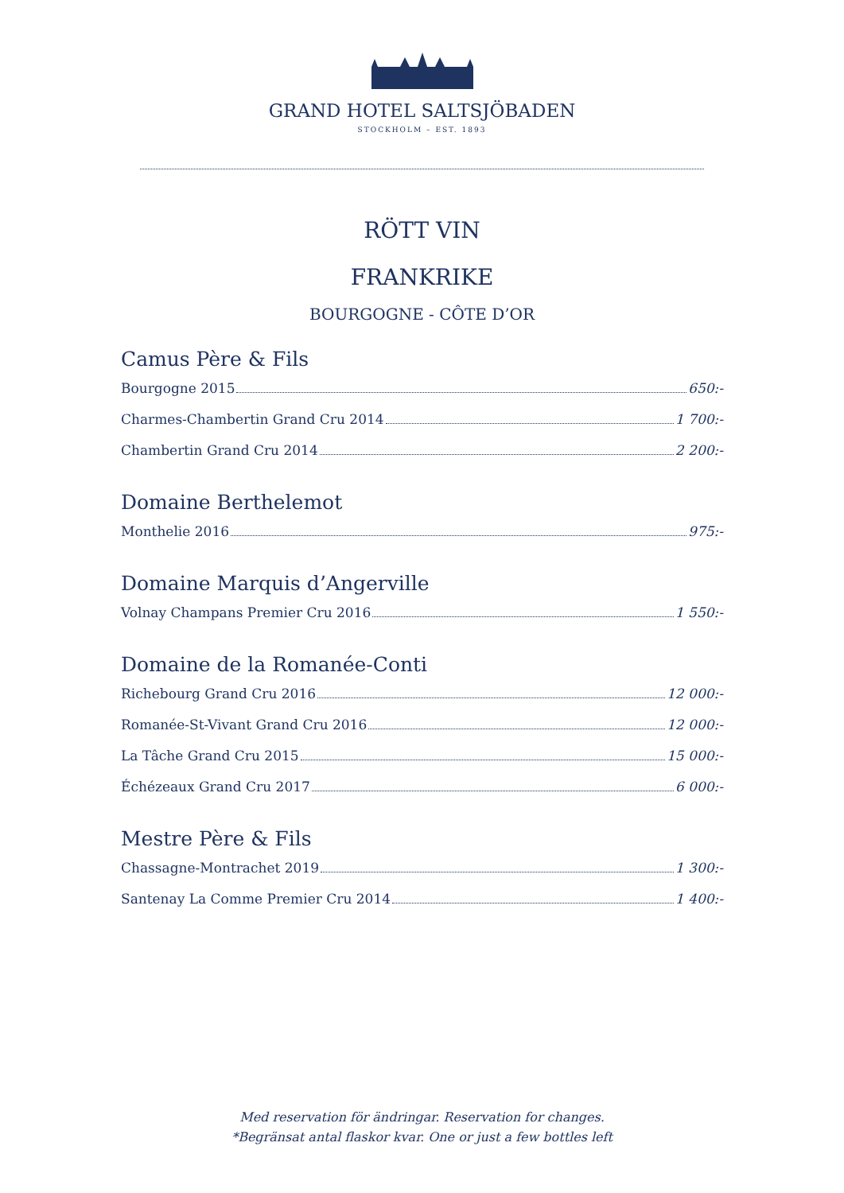GRAND HOTEL SALTSJÖBADEN
STOCKHOLM – EST. 1893
RÖTT VIN
FRANKRIKE
BOURGOGNE - CÔTE D’OR
Camus Père & Fils
Bourgogne 2015 650:-
Charmes-Chambertin Grand Cru 2014 1 700:-
Chambertin Grand Cru 2014 2 200:-
Domaine Berthelemot
Monthelie 2016 975:-
Domaine Marquis d’Angerville
Volnay Champans Premier Cru 2016 1 550:-
Domaine de la Romanée-Conti
Richebourg Grand Cru 2016 12 000:-
Romanée-St-Vivant Grand Cru 2016 12 000:-
La Tâche Grand Cru 2015 15 000:-
Échézeaux Grand Cru 2017 6 000:-
Mestre Père & Fils
Chassagne-Montrachet 2019 1 300:-
Santenay La Comme Premier Cru 2014 1 400:-
Med reservation för ändringar. Reservation for changes.
*Begränsat antal flaskor kvar. One or just a few bottles left